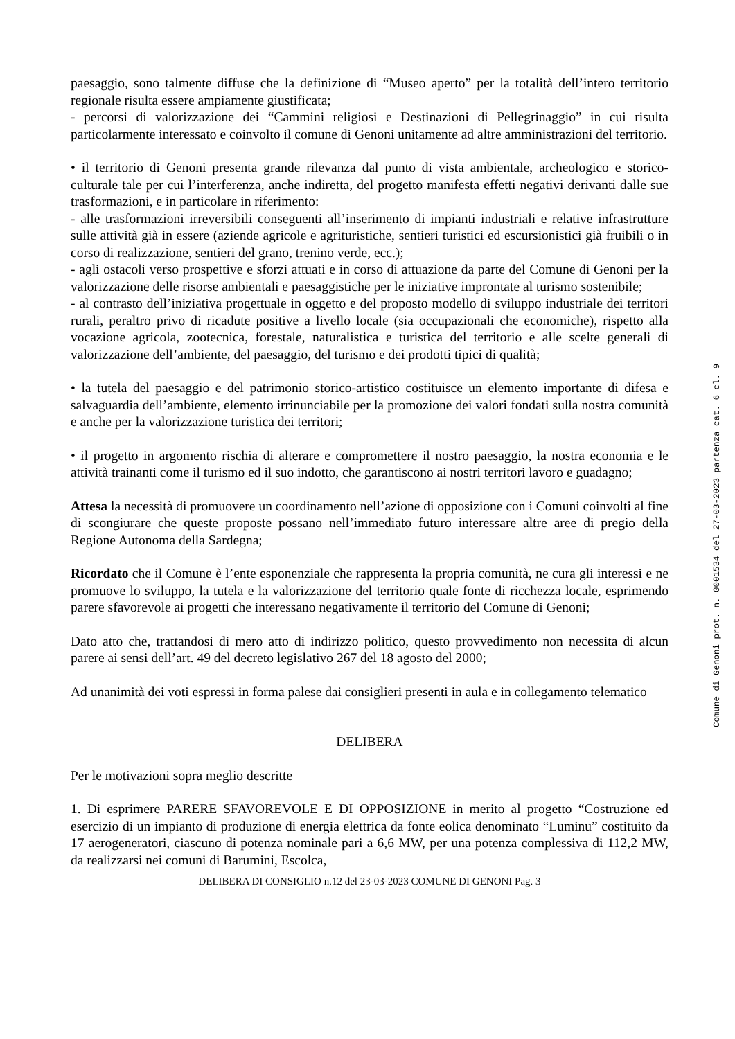paesaggio, sono talmente diffuse che la definizione di “Museo aperto” per la totalità dell’intero territorio regionale risulta essere ampiamente giustificata;
- percorsi di valorizzazione dei “Cammini religiosi e Destinazioni di Pellegrinaggio” in cui risulta particolarmente interessato e coinvolto il comune di Genoni unitamente ad altre amministrazioni del territorio.
• il territorio di Genoni presenta grande rilevanza dal punto di vista ambientale, archeologico e storico-culturale tale per cui l’interferenza, anche indiretta, del progetto manifesta effetti negativi derivanti dalle sue trasformazioni, e in particolare in riferimento:
- alle trasformazioni irreversibili conseguenti all’inserimento di impianti industriali e relative infrastrutture sulle attività già in essere (aziende agricole e agrituristiche, sentieri turistici ed escursionistici già fruibili o in corso di realizzazione, sentieri del grano, trenino verde, ecc.);
- agli ostacoli verso prospettive e sforzi attuati e in corso di attuazione da parte del Comune di Genoni per la valorizzazione delle risorse ambientali e paesaggistiche per le iniziative improntate al turismo sostenibile;
- al contrasto dell’iniziativa progettuale in oggetto e del proposto modello di sviluppo industriale dei territori rurali, peraltro privo di ricadute positive a livello locale (sia occupazionali che economiche), rispetto alla vocazione agricola, zootecnica, forestale, naturalistica e turistica del territorio e alle scelte generali di valorizzazione dell’ambiente, del paesaggio, del turismo e dei prodotti tipici di qualità;
• la tutela del paesaggio e del patrimonio storico-artistico costituisce un elemento importante di difesa e salvaguardia dell’ambiente, elemento irrinunciabile per la promozione dei valori fondati sulla nostra comunità e anche per la valorizzazione turistica dei territori;
• il progetto in argomento rischia di alterare e compromettere il nostro paesaggio, la nostra economia e le attività trainanti come il turismo ed il suo indotto, che garantiscono ai nostri territori lavoro e guadagno;
Attesa la necessità di promuovere un coordinamento nell’azione di opposizione con i Comuni coinvolti al fine di scongiurare che queste proposte possano nell’immediato futuro interessare altre aree di pregio della Regione Autonoma della Sardegna;
Ricordato che il Comune è l’ente esponenziale che rappresenta la propria comunità, ne cura gli interessi e ne promuove lo sviluppo, la tutela e la valorizzazione del territorio quale fonte di ricchezza locale, esprimendo parere sfavorevole ai progetti che interessano negativamente il territorio del Comune di Genoni;
Dato atto che, trattandosi di mero atto di indirizzo politico, questo provvedimento non necessita di alcun parere ai sensi dell’art. 49 del decreto legislativo 267 del 18 agosto del 2000;
Ad unanimità dei voti espressi in forma palese dai consiglieri presenti in aula e in collegamento telematico
DELIBERA
Per le motivazioni sopra meglio descritte
1. Di esprimere PARERE SFAVOREVOLE E DI OPPOSIZIONE in merito al progetto “Costruzione ed esercizio di un impianto di produzione di energia elettrica da fonte eolica denominato “Luminu” costituito da 17 aerogeneratori, ciascuno di potenza nominale pari a 6,6 MW, per una potenza complessiva di 112,2 MW, da realizzarsi nei comuni di Barumini, Escolca,
DELIBERA DI CONSIGLIO n.12 del 23-03-2023 COMUNE DI GENONI Pag. 3
Comune di Genoni prot. n. 0001534 del 27-03-2023 partenza cat. 6 cl. 9